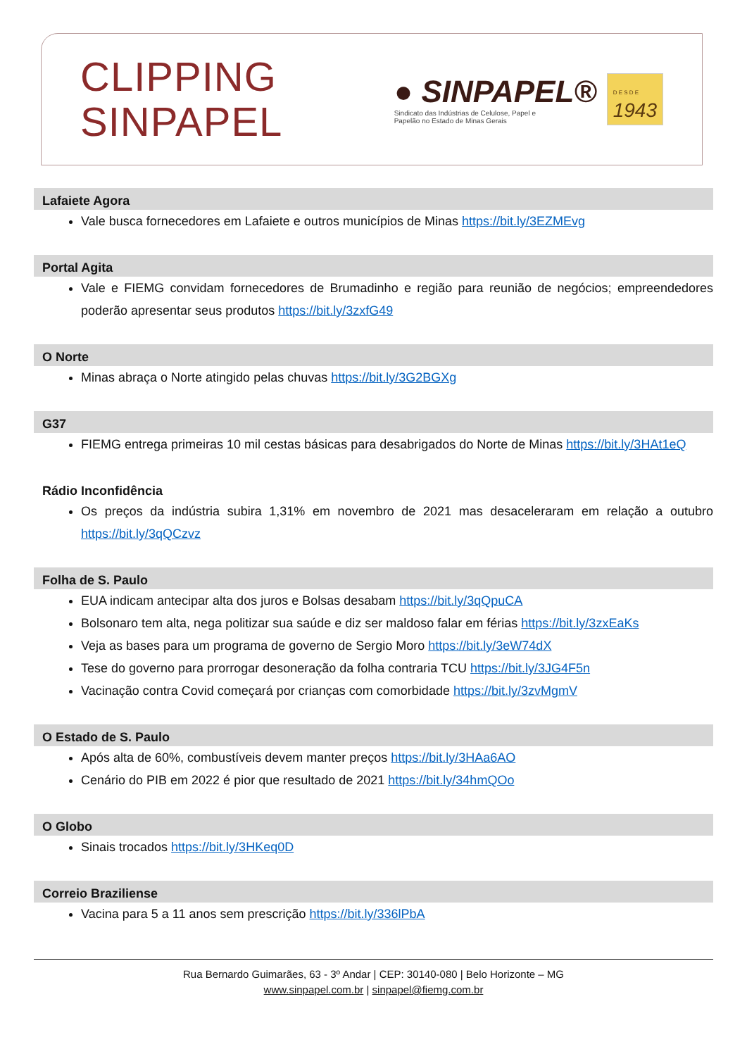CLIPPING
SINPAPEL
● SINPAPEL®
Sindicato das Indústrias de Celulose, Papel e
Papelão no Estado de Minas Gerais
D E S D E
1943
Lafaiete Agora
Vale busca fornecedores em Lafaiete e outros municípios de Minas https://bit.ly/3EZMEvg
Portal Agita
Vale e FIEMG convidam fornecedores de Brumadinho e região para reunião de negócios; empreendedores poderão apresentar seus produtos https://bit.ly/3zxfG49
O Norte
Minas abraça o Norte atingido pelas chuvas https://bit.ly/3G2BGXg
G37
FIEMG entrega primeiras 10 mil cestas básicas para desabrigados do Norte de Minas https://bit.ly/3HAt1eQ
Rádio Inconfidência
Os preços da indústria subira 1,31% em novembro de 2021 mas desaceleraram em relação a outubro https://bit.ly/3qQCzvz
Folha de S. Paulo
EUA indicam antecipar alta dos juros e Bolsas desabam https://bit.ly/3qQpuCA
Bolsonaro tem alta, nega politizar sua saúde e diz ser maldoso falar em férias https://bit.ly/3zxEaKs
Veja as bases para um programa de governo de Sergio Moro https://bit.ly/3eW74dX
Tese do governo para prorrogar desoneração da folha contraria TCU https://bit.ly/3JG4F5n
Vacinação contra Covid começará por crianças com comorbidade https://bit.ly/3zvMgmV
O Estado de S. Paulo
Após alta de 60%, combustíveis devem manter preços https://bit.ly/3HAa6AO
Cenário do PIB em 2022 é pior que resultado de 2021 https://bit.ly/34hmQOo
O Globo
Sinais trocados https://bit.ly/3HKeq0D
Correio Braziliense
Vacina para 5 a 11 anos sem prescrição https://bit.ly/336lPbA
Rua Bernardo Guimarães, 63 - 3º Andar | CEP: 30140-080 | Belo Horizonte – MG
www.sinpapel.com.br | sinpapel@fiemg.com.br